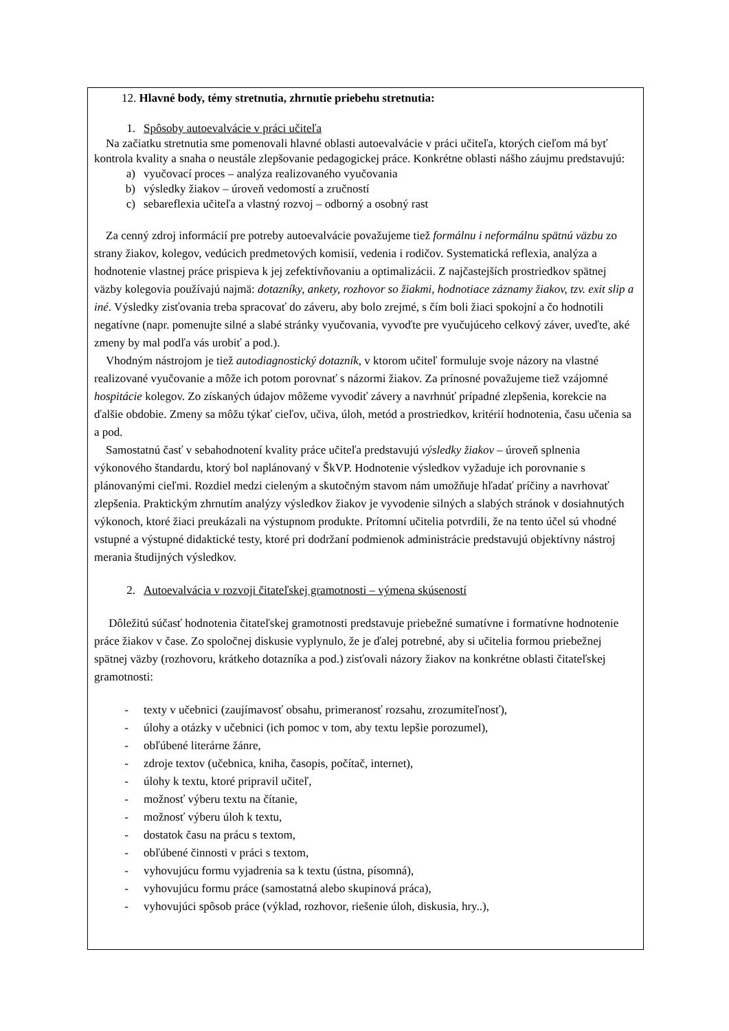12. Hlavné body, témy stretnutia, zhrnutie priebehu stretnutia:
1. Spôsoby autoevalvácie v práci učiteľa
Na začiatku stretnutia sme pomenovali hlavné oblasti autoevalvácie v práci učiteľa, ktorých cieľom má byť kontrola kvality a snaha o neustále zlepšovanie pedagogickej práce. Konkrétne oblasti nášho záujmu predstavujú:
a) vyučovací proces – analýza realizovaného vyučovania
b) výsledky žiakov – úroveň vedomostí a zručností
c) sebareflexia učiteľa a vlastný rozvoj – odborný a osobný rast
Za cenný zdroj informácií pre potreby autoevalvácie považujeme tiež formálnu i neformálnu spätnú väzbu zo strany žiakov, kolegov, vedúcich predmetových komisií, vedenia i rodičov. Systematická reflexia, analýza a hodnotenie vlastnej práce prispieva k jej zefektívňovaniu a optimalizácii. Z najčastejších prostriedkov spätnej väzby kolegovia používajú najmä: dotazníky, ankety, rozhovor so žiakmi, hodnotiace záznamy žiakov, tzv. exit slip a iné. Výsledky zisťovania treba spracovať do záveru, aby bolo zrejmé, s čím boli žiaci spokojní a čo hodnotili negatívne (napr. pomenujte silné a slabé stránky vyučovania, vyvoďte pre vyučujúceho celkový záver, uveďte, aké zmeny by mal podľa vás urobiť a pod.).
Vhodným nástrojom je tiež autodiagnostický dotazník, v ktorom učiteľ formuluje svoje názory na vlastné realizované vyučovanie a môže ich potom porovnať s názormi žiakov. Za prínosné považujeme tiež vzájomné hospitácie kolegov. Zo získaných údajov môžeme vyvodiť závery a navrhnúť prípadné zlepšenia, korekcie na ďalšie obdobie. Zmeny sa môžu týkať cieľov, učiva, úloh, metód a prostriedkov, kritérií hodnotenia, času učenia sa a pod.
Samostatnú časť v sebahodnotení kvality práce učiteľa predstavujú výsledky žiakov – úroveň splnenia výkonového štandardu, ktorý bol naplánovaný v ŠkVP. Hodnotenie výsledkov vyžaduje ich porovnanie s plánovanými cieľmi. Rozdiel medzi cieleným a skutočným stavom nám umožňuje hľadať príčiny a navrhovať zlepšenia. Praktickým zhrnutím analýzy výsledkov žiakov je vyvodenie silných a slabých stránok v dosiahnutých výkonoch, ktoré žiaci preukázali na výstupnom produkte. Prítomní učitelia potvrdili, že na tento účel sú vhodné vstupné a výstupné didaktické testy, ktoré pri dodržaní podmienok administrácie predstavujú objektívny nástroj merania študijných výsledkov.
2. Autoevalvácia v rozvoji čitateľskej gramotnosti – výmena skúseností
Dôležitú súčasť hodnotenia čitateľskej gramotnosti predstavuje priebežné sumatívne i formatívne hodnotenie práce žiakov v čase. Zo spoločnej diskusie vyplynulo, že je ďalej potrebné, aby si učitelia formou priebežnej spätnej väzby (rozhovoru, krátkeho dotazníka a pod.) zisťovali názory žiakov na konkrétne oblasti čitateľskej gramotnosti:
- texty v učebnici (zaujímavosť obsahu, primeranosť rozsahu, zrozumiteľnosť),
- úlohy a otázky v učebnici (ich pomoc v tom, aby textu lepšie porozumel),
- obľúbené literárne žánre,
- zdroje textov (učebnica, kniha, časopis, počítač, internet),
- úlohy k textu, ktoré pripravil učiteľ,
- možnosť výberu textu na čítanie,
- možnosť výberu úloh k textu,
- dostatok času na prácu s textom,
- obľúbené činnosti v práci s textom,
- vyhovujúcu formu vyjadrenia sa k textu (ústna, písomná),
- vyhovujúcu formu práce (samostatná alebo skupinová práca),
- vyhovujúci spôsob práce (výklad, rozhovor, riešenie úloh, diskusia, hry..),